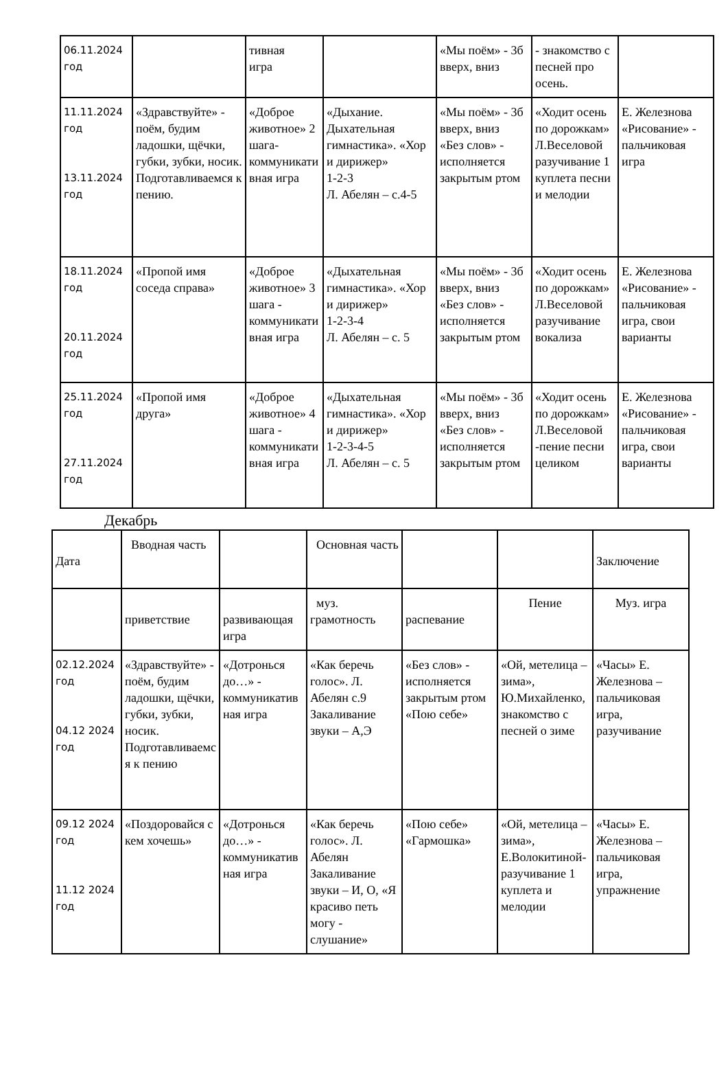| 06.11.2024 год | | тивная игра | | «Мы поём» - 3б вверх, вниз | - знакомство с песней про осень. | |
| 11.11.2024 год 13.11.2024 год | «Здравствуйте» - поём, будим ладошки, щёчки, губки, зубки, носик. Подготавливаемся к пению. | «Доброе животное» 2 шага-коммуникативная игра | «Дыхание. Дыхательная гимнастика». «Хор и дирижер» 1-2-3 Л. Абелян – с.4-5 | «Мы поём» - 3б вверх, вниз «Без слов» - исполняется закрытым ртом | «Ходит осень по дорожкам» Л.Веселовой разучивание 1 куплета песни и мелодии | Е. Железнова «Рисование» - пальчиковая игра |
| 18.11.2024 год 20.11.2024 год | «Пропой имя соседа справа» | «Доброе животное» 3 шага - коммуникативная игра | «Дыхательная гимнастика». «Хор и дирижер» 1-2-3-4 Л. Абелян – с. 5 | «Мы поём» - 3б вверх, вниз «Без слов» - исполняется закрытым ртом | «Ходит осень по дорожкам» Л.Веселовой разучивание вокализа | Е. Железнова «Рисование» - пальчиковая игра, свои варианты |
| 25.11.2024 год 27.11.2024 год | «Пропой имя друга» | «Доброе животное» 4 шага - коммуникативная игра | «Дыхательная гимнастика». «Хор и дирижер» 1-2-3-4-5 Л. Абелян – с. 5 | «Мы поём» - 3б вверх, вниз «Без слов» - исполняется закрытым ртом | «Ходит осень по дорожкам» Л.Веселовой -пение песни целиком | Е. Железнова «Рисование» - пальчиковая игра, свои варианты |
Декабрь
| Дата | Вводная часть | | Основная часть | | | Заключение |
| --- | --- | --- | --- | --- | --- | --- |
| | приветствие | развивающая игра | муз. грамотность | распевание | Пение | Муз. игра |
| 02.12.2024 год 04.12 2024 год | «Здравствуйте» - поём, будим ладошки, щёчки, губки, зубки, носик. Подготавливаемся к пению | «Дотронься до…» - коммуникативная игра | «Как беречь голос». Л. Абелян с.9 Закаливание звуки – А,Э | «Без слов» - исполняется закрытым ртом «Пою себе» | «Ой, метелица – зима», Ю.Михайленко, знакомство с песней о зиме | «Часы» Е. Железнова – пальчиковая игра, разучивание |
| 09.12 2024 год 11.12 2024 год | «Поздоровайся с кем хочешь» | «Дотронься до…» - коммуникативная игра | «Как беречь голос». Л. Абелян Закаливание звуки – И, О, «Я красиво петь могу - слушание» | «Пою себе» «Гармошка» | «Ой, метелица – зима», Е.Волокитиной-разучивание 1 куплета и мелодии | «Часы» Е. Железнова – пальчиковая игра, упражнение |